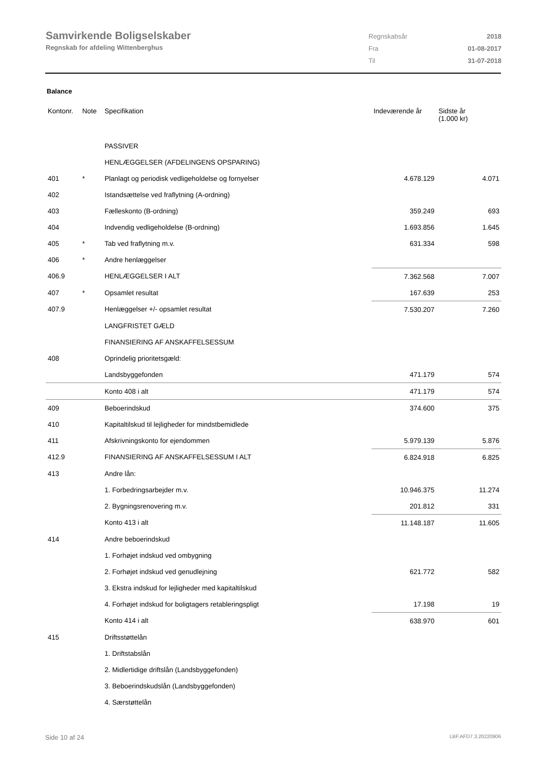Samvirkende Boligselskaber
Regnskab for afdeling Wittenberghus
| Regnskabsår | 2018 |
| Fra | 01-08-2017 |
| Til | 31-07-2018 |
Balance
| Kontonr. | Note | Specifikation | Indeværende år | Sidste år (1.000 kr) |
| --- | --- | --- | --- | --- |
| | | PASSIVER | | |
| | | HENLÆGGELSER (AFDELINGENS OPSPARING) | | |
| 401 | * | Planlagt og periodisk vedligeholdelse og fornyelser | 4.678.129 | 4.071 |
| 402 | | Istandsættelse ved fraflytning (A-ordning) | | |
| 403 | | Fælleskonto (B-ordning) | 359.249 | 693 |
| 404 | | Indvendig vedligeholdelse (B-ordning) | 1.693.856 | 1.645 |
| 405 | * | Tab ved fraflytning m.v. | 631.334 | 598 |
| 406 | * | Andre henlæggelser | | |
| 406.9 | | HENLÆGGELSER I ALT | 7.362.568 | 7.007 |
| 407 | * | Opsamlet resultat | 167.639 | 253 |
| 407.9 | | Henlæggelser +/- opsamlet resultat | 7.530.207 | 7.260 |
| | | LANGFRISTET GÆLD | | |
| | | FINANSIERING AF ANSKAFFELSESSUM | | |
| 408 | | Oprindelig prioritetsgæld: | | |
| | | Landsbyggefonden | 471.179 | 574 |
| | | Konto 408 i alt | 471.179 | 574 |
| 409 | | Beboerindskud | 374.600 | 375 |
| 410 | | Kapitaltilskud til lejligheder for mindstbemidlede | | |
| 411 | | Afskrivningskonto for ejendommen | 5.979.139 | 5.876 |
| 412.9 | | FINANSIERING AF ANSKAFFELSESSUM I ALT | 6.824.918 | 6.825 |
| 413 | | Andre lån: | | |
| | | 1. Forbedringsarbejder m.v. | 10.946.375 | 11.274 |
| | | 2. Bygningsrenovering m.v. | 201.812 | 331 |
| | | Konto 413 i alt | 11.148.187 | 11.605 |
| 414 | | Andre beboerindskud | | |
| | | 1. Forhøjet indskud ved ombygning | | |
| | | 2. Forhøjet indskud ved genudlejning | 621.772 | 582 |
| | | 3. Ekstra indskud for lejligheder med kapitaltilskud | | |
| | | 4. Forhøjet indskud for boligtagers retableringspligt | 17.198 | 19 |
| | | Konto 414 i alt | 638.970 | 601 |
| 415 | | Driftsstøttelån | | |
| | | 1. Driftstabslån | | |
| | | 2. Midlertidige driftslån (Landsbyggefonden) | | |
| | | 3. Beboerindskudslån (Landsbyggefonden) | | |
| | | 4. Særstøttelån | | |
Side 10 af 24 LBF.AFD7.3.20220906